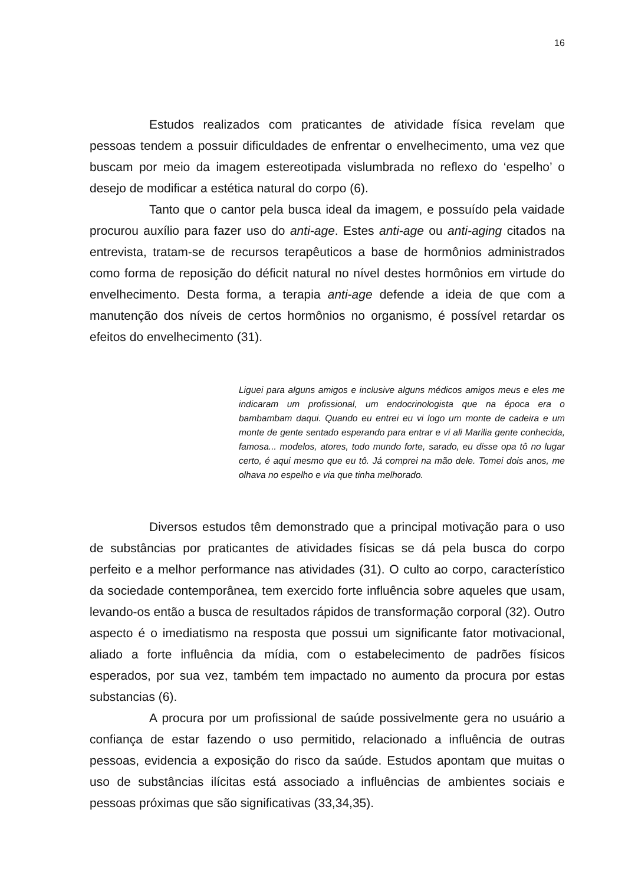16
Estudos realizados com praticantes de atividade física revelam que pessoas tendem a possuir dificuldades de enfrentar o envelhecimento, uma vez que buscam por meio da imagem estereotipada vislumbrada no reflexo do ‘espelho’ o desejo de modificar a estética natural do corpo (6).
Tanto que o cantor pela busca ideal da imagem, e possuído pela vaidade procurou auxílio para fazer uso do anti-age. Estes anti-age ou anti-aging citados na entrevista, tratam-se de recursos terapêuticos a base de hormônios administrados como forma de reposição do déficit natural no nível destes hormônios em virtude do envelhecimento. Desta forma, a terapia anti-age defende a ideia de que com a manutenção dos níveis de certos hormônios no organismo, é possível retardar os efeitos do envelhecimento (31).
Liguei para alguns amigos e inclusive alguns médicos amigos meus e eles me indicaram um profissional, um endocrinologista que na época era o bambambam daqui. Quando eu entrei eu vi logo um monte de cadeira e um monte de gente sentado esperando para entrar e vi ali Marilia gente conhecida, famosa... modelos, atores, todo mundo forte, sarado, eu disse opa tô no lugar certo, é aqui mesmo que eu tô. Já comprei na mão dele. Tomei dois anos, me olhava no espelho e via que tinha melhorado.
Diversos estudos têm demonstrado que a principal motivação para o uso de substâncias por praticantes de atividades físicas se dá pela busca do corpo perfeito e a melhor performance nas atividades (31). O culto ao corpo, característico da sociedade contemporânea, tem exercido forte influência sobre aqueles que usam, levando-os então a busca de resultados rápidos de transformação corporal (32). Outro aspecto é o imediatismo na resposta que possui um significante fator motivacional, aliado a forte influência da mídia, com o estabelecimento de padrões físicos esperados, por sua vez, também tem impactado no aumento da procura por estas substancias (6).
A procura por um profissional de saúde possivelmente gera no usuário a confiança de estar fazendo o uso permitido, relacionado a influência de outras pessoas, evidencia a exposição do risco da saúde. Estudos apontam que muitas o uso de substâncias ilícitas está associado a influências de ambientes sociais e pessoas próximas que são significativas (33,34,35).